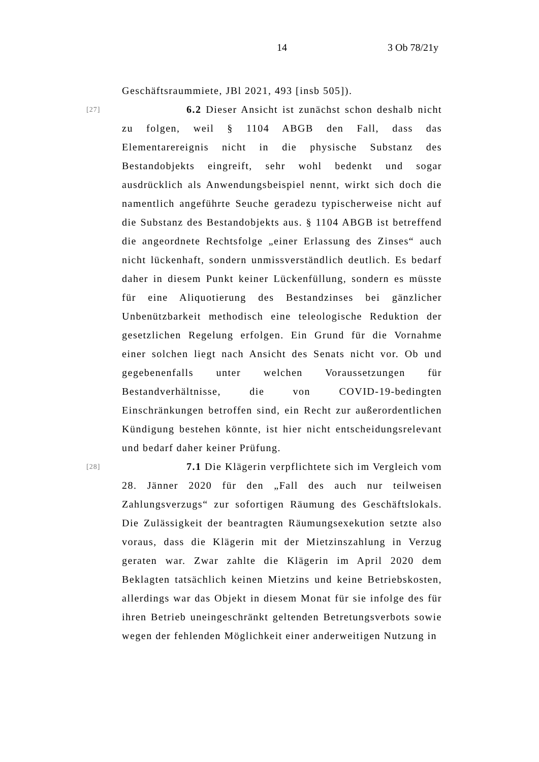14 3 Ob 78/21y
Geschäftsraummiete, JBl 2021, 493 [insb 505]).
[27] 6.2 Dieser Ansicht ist zunächst schon deshalb nicht zu folgen, weil § 1104 ABGB den Fall, dass das Elementarereignis nicht in die physische Substanz des Bestandobjekts eingreift, sehr wohl bedenkt und sogar ausdrücklich als Anwendungsbeispiel nennt, wirkt sich doch die namentlich angeführte Seuche geradezu typischerweise nicht auf die Substanz des Bestandobjekts aus. § 1104 ABGB ist betreffend die angeordnete Rechtsfolge „einer Erlassung des Zinses“ auch nicht lückenhaft, sondern unmissverständlich deutlich. Es bedarf daher in diesem Punkt keiner Lückenfüllung, sondern es müsste für eine Aliquotierung des Bestandzinses bei gänzlicher Unbenützbarkeit methodisch eine teleologische Reduktion der gesetzlichen Regelung erfolgen. Ein Grund für die Vornahme einer solchen liegt nach Ansicht des Senats nicht vor. Ob und gegebenenfalls unter welchen Voraussetzungen für Bestandverhältnisse, die von COVID-19-bedingten Einschränkungen betroffen sind, ein Recht zur außerordentlichen Kündigung bestehen könnte, ist hier nicht entscheidungsrelevant und bedarf daher keiner Prüfung.
[28] 7.1 Die Klägerin verpflichtete sich im Vergleich vom 28. Jänner 2020 für den „Fall des auch nur teilweisen Zahlungsverzugs“ zur sofortigen Räumung des Geschäftslokals. Die Zulässigkeit der beantragten Räumungsexekution setzte also voraus, dass die Klägerin mit der Mietzinszahlung in Verzug geraten war. Zwar zahlte die Klägerin im April 2020 dem Beklagten tatsächlich keinen Mietzins und keine Betriebskosten, allerdings war das Objekt in diesem Monat für sie infolge des für ihren Betrieb uneingeschränkt geltenden Betretungsverbots sowie wegen der fehlenden Möglichkeit einer anderweitigen Nutzung in